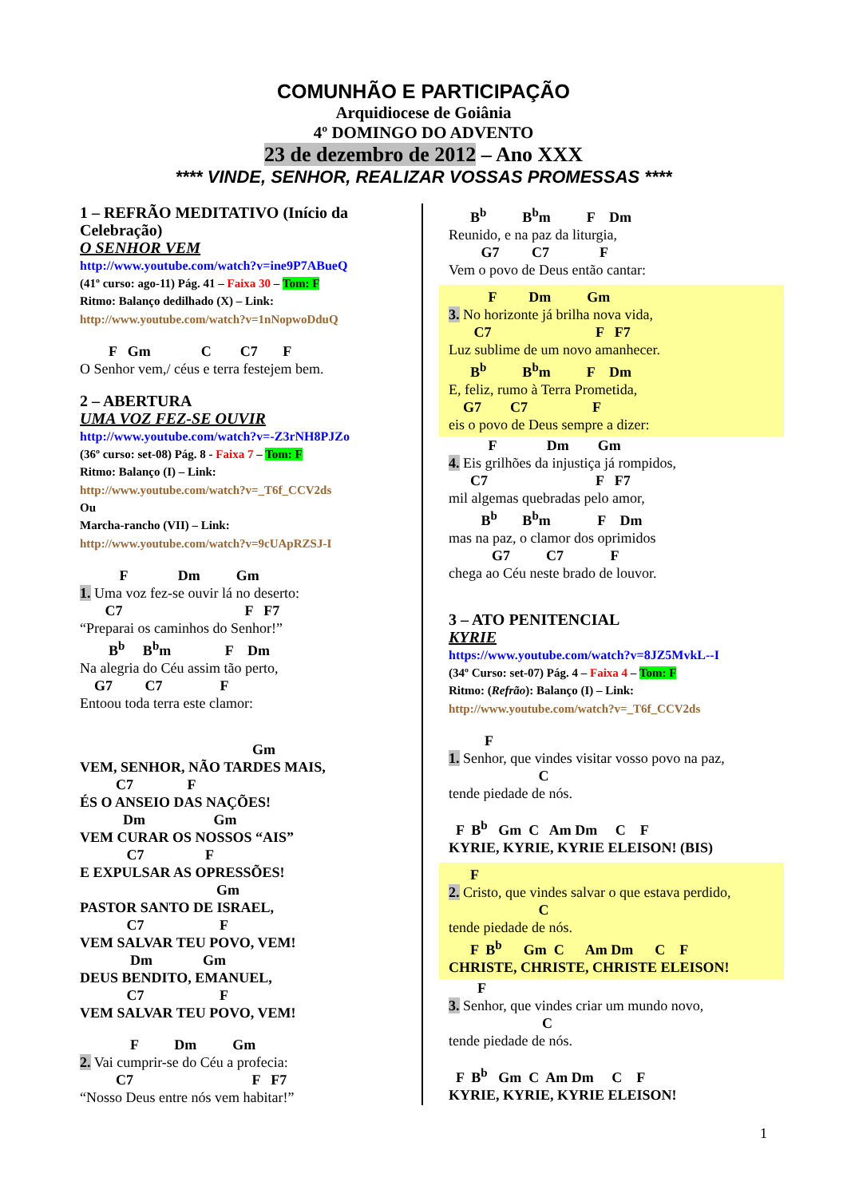COMUNHÃO E PARTICIPAÇÃO
Arquidiocese de Goiânia
4º DOMINGO DO ADVENTO
23 de dezembro de 2012 – Ano XXX
**** VINDE, SENHOR, REALIZAR VOSSAS PROMESSAS ****
1 – REFRÃO MEDITATIVO (Início da Celebração)
O SENHOR VEM
http://www.youtube.com/watch?v=ine9P7ABueQ
(41º curso: ago-11) Pág. 41 – Faixa 30 – Tom: F
Ritmo: Balanço dedilhado (X) – Link:
http://www.youtube.com/watch?v=1nNopwoDduQ
F Gm C C7 F
O Senhor vem,/ céus e terra festejem bem.
2 – ABERTURA
UMA VOZ FEZ-SE OUVIR
http://www.youtube.com/watch?v=-Z3rNH8PJZo
(36º curso: set-08) Pág. 8 - Faixa 7 – Tom: F
Ritmo: Balanço (I) – Link:
http://www.youtube.com/watch?v=_T6f_CCV2ds
Ou
Marcha-rancho (VII) – Link:
http://www.youtube.com/watch?v=9cUApRZSJ-I
F Dm Gm
1. Uma voz fez-se ouvir lá no deserto:
C7 F F7
“Preparai os caminhos do Senhor!”
B<sup>b</sup> B<sup>b</sup>m F Dm
Na alegria do Céu assim tão perto,
G7 C7 F
Entoou toda terra este clamor:
Gm
VEM, SENHOR, NÃO TARDES MAIS,
C7 F
ÉS O ANSEIO DAS NAÇÕES!
Dm Gm
VEM CURAR OS NOSSOS “AIS”
C7 F
E EXPULSAR AS OPRESSÕES!
Gm
PASTOR SANTO DE ISRAEL,
C7 F
VEM SALVAR TEU POVO, VEM!
Dm Gm
DEUS BENDITO, EMANUEL,
C7 F
VEM SALVAR TEU POVO, VEM!
F Dm Gm
2. Vai cumprir-se do Céu a profecia:
C7 F F7
“Nosso Deus entre nós vem habitar!”
B<sup>b</sup> B<sup>b</sup>m F Dm
Reunido, e na paz da liturgia,
G7 C7 F
Vem o povo de Deus então cantar:
F Dm Gm
3. No horizonte já brilha nova vida,
C7 F F7
Luz sublime de um novo amanhecer.
B<sup>b</sup> B<sup>b</sup>m F Dm
E, feliz, rumo à Terra Prometida,
G7 C7 F
eis o povo de Deus sempre a dizer:
F Dm Gm
4. Eis grilhões da injustiça já rompidos,
C7 F F7
mil algemas quebradas pelo amor,
B<sup>b</sup> B<sup>b</sup>m F Dm
mas na paz, o clamor dos oprimidos
G7 C7 F
chega ao Céu neste brado de louvor.
3 – ATO PENITENCIAL
KYRIE
https://www.youtube.com/watch?v=8JZ5MvkL--I
(34º Curso: set-07) Pág. 4 – Faixa 4 – Tom: F
Ritmo: (Refrão): Balanço (I) – Link:
http://www.youtube.com/watch?v=_T6f_CCV2ds
F
1. Senhor, que vindes visitar vosso povo na paz,
C
tende piedade de nós.
F B<sup>b</sup> Gm C Am Dm C F
KYRIE, KYRIE, KYRIE ELEISON! (BIS)
F
2. Cristo, que vindes salvar o que estava perdido,
C
tende piedade de nós.
F B<sup>b</sup> Gm C Am Dm C F
CHRISTE, CHRISTE, CHRISTE ELEISON!
F
3. Senhor, que vindes criar um mundo novo,
C
tende piedade de nós.
F B<sup>b</sup> Gm C Am Dm C F
KYRIE, KYRIE, KYRIE ELEISON!
1